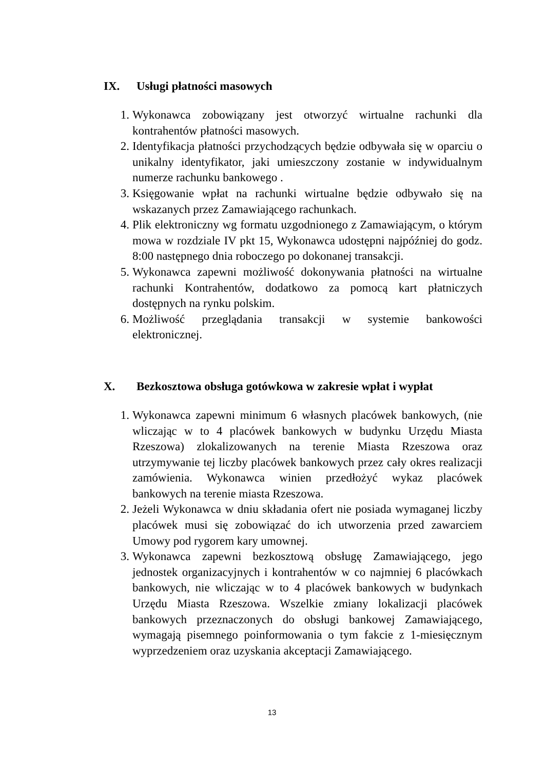IX. Usługi płatności masowych
1. Wykonawca zobowiązany jest otworzyć wirtualne rachunki dla kontrahentów płatności masowych.
2. Identyfikacja płatności przychodzących będzie odbywała się w oparciu o unikalny identyfikator, jaki umieszczony zostanie w indywidualnym numerze rachunku bankowego .
3. Księgowanie wpłat na rachunki wirtualne będzie odbywało się na wskazanych przez Zamawiającego rachunkach.
4. Plik elektroniczny wg formatu uzgodnionego z Zamawiającym, o którym mowa w rozdziale IV pkt 15, Wykonawca udostępni najpóźniej do godz. 8:00 następnego dnia roboczego po dokonanej transakcji.
5. Wykonawca zapewni możliwość dokonywania płatności na wirtualne rachunki Kontrahentów, dodatkowo za pomocą kart płatniczych dostępnych na rynku polskim.
6. Możliwość przeglądania transakcji w systemie bankowości elektronicznej.
X. Bezkosztowa obsługa gotówkowa w zakresie wpłat i wypłat
1. Wykonawca zapewni minimum 6 własnych placówek bankowych, (nie wliczając w to 4 placówek bankowych w budynku Urzędu Miasta Rzeszowa) zlokalizowanych na terenie Miasta Rzeszowa oraz utrzymywanie tej liczby placówek bankowych przez cały okres realizacji zamówienia. Wykonawca winien przedłożyć wykaz placówek bankowych na terenie miasta Rzeszowa.
2. Jeżeli Wykonawca w dniu składania ofert nie posiada wymaganej liczby placówek musi się zobowiązać do ich utworzenia przed zawarciem Umowy pod rygorem kary umownej.
3. Wykonawca zapewni bezkosztową obsługę Zamawiającego, jego jednostek organizacyjnych i kontrahentów w co najmniej 6 placówkach bankowych, nie wliczając w to 4 placówek bankowych w budynkach Urzędu Miasta Rzeszowa. Wszelkie zmiany lokalizacji placówek bankowych przeznaczonych do obsługi bankowej Zamawiającego, wymagają pisemnego poinformowania o tym fakcie z 1-miesięcznym wyprzedzeniem oraz uzyskania akceptacji Zamawiającego.
13